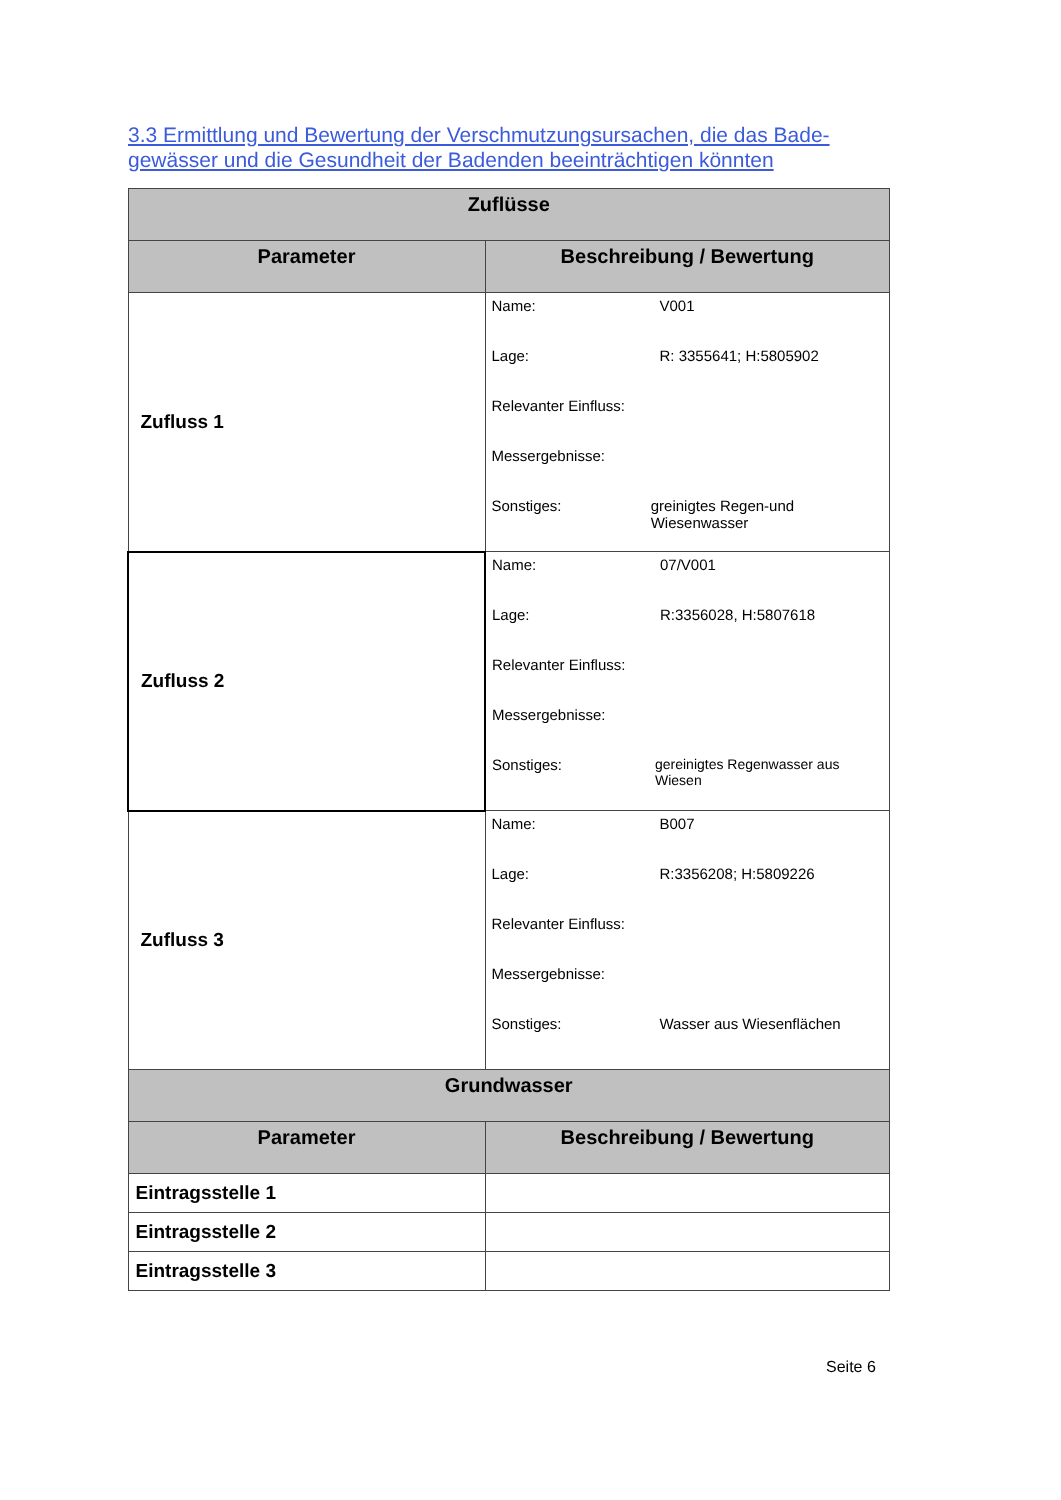3.3 Ermittlung und Bewertung der Verschmutzungsursachen, die das Bade-gewässer und die Gesundheit der Badenden beeinträchtigen könnten
| Zuflüsse | |
| --- | --- |
| Parameter | Beschreibung / Bewertung |
| Zufluss 1 | Name: V001 Lage: R: 3355641; H:5805902 Relevanter Einfluss: Messergebnisse: Sonstiges: greinigtes Regen-und Wiesenwasser |
| Zufluss 2 | Name: 07/V001 Lage: R:3356028, H:5807618 Relevanter Einfluss: Messergebnisse: Sonstiges: gereinigtes Regenwasser aus Wiesen |
| Zufluss 3 | Name: B007 Lage: R:3356208; H:5809226 Relevanter Einfluss: Messergebnisse: Sonstiges: Wasser aus Wiesenflächen |
| Grundwasser | |
| Parameter | Beschreibung / Bewertung |
| Eintragsstelle 1 | |
| Eintragsstelle 2 | |
| Eintragsstelle 3 | |
Seite 6